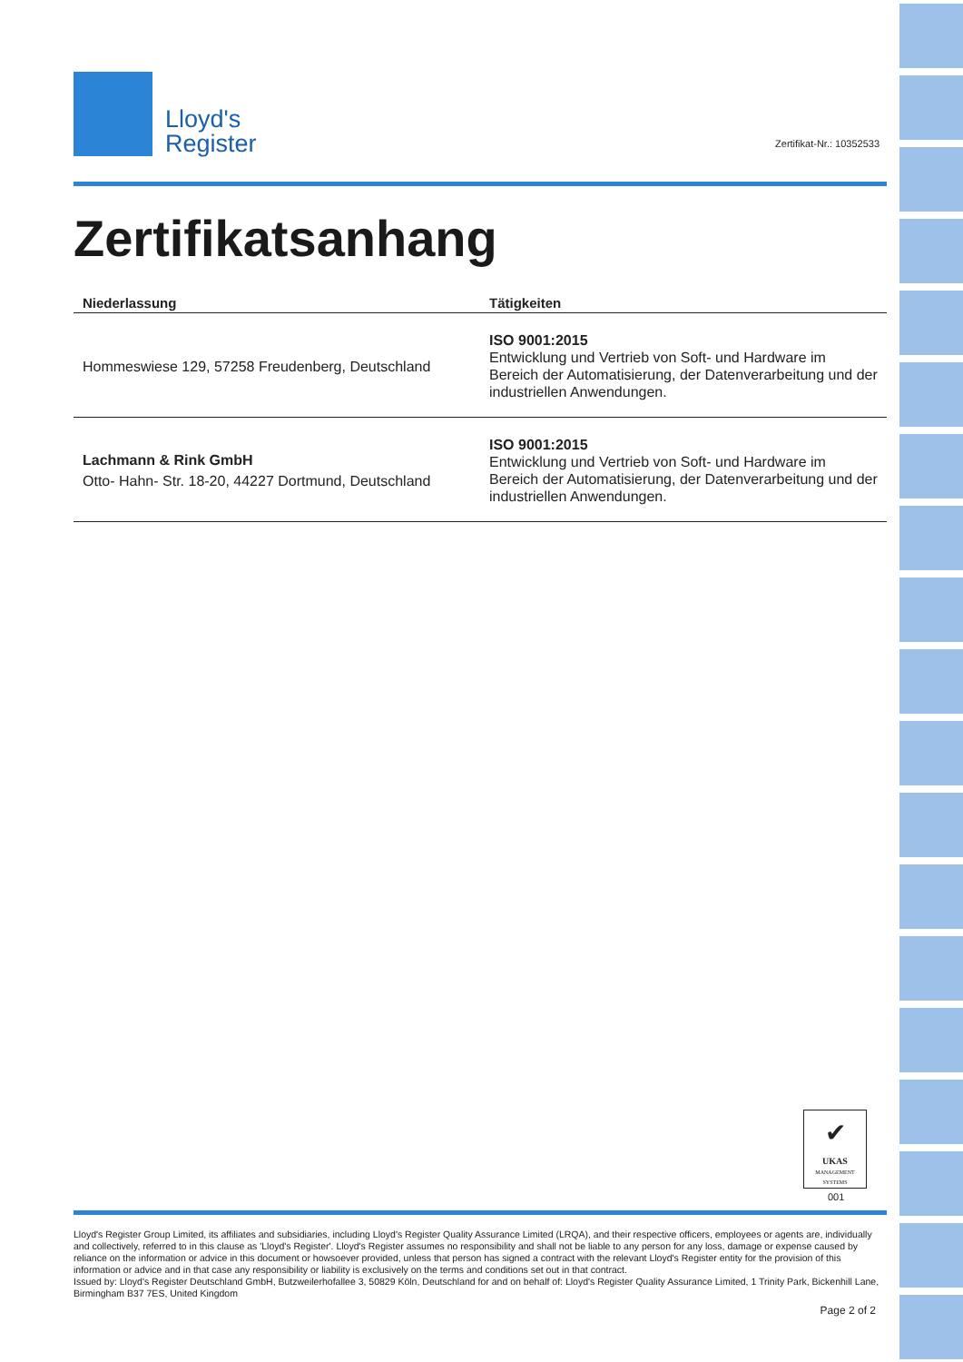Lloyd's
Register
Zertifikatsanhang
| Niederlassung | Tätigkeiten |
| --- | --- |
| Hommeswiese 129, 57258 Freudenberg, Deutschland | ISO 9001:2015 Entwicklung und Vertrieb von Soft- und Hardware im Bereich der Automatisierung, der Datenverarbeitung und der industriellen Anwendungen. |
| Lachmann & Rink GmbH Otto- Hahn- Str. 18-20, 44227 Dortmund, Deutschland | ISO 9001:2015 Entwicklung und Vertrieb von Soft- und Hardware im Bereich der Automatisierung, der Datenverarbeitung und der industriellen Anwendungen. |
Zertifikat-Nr.: 10352533
✔
UKAS
MANAGEMENT SYSTEMS
001
Lloyd's Register Group Limited, its affiliates and subsidiaries, including Lloyd's Register Quality Assurance Limited (LRQA), and their respective officers, employees or agents are, individually and collectively, referred to in this clause as 'Lloyd's Register'. Lloyd's Register assumes no responsibility and shall not be liable to any person for any loss, damage or expense caused by reliance on the information or advice in this document or howsoever provided, unless that person has signed a contract with the relevant Lloyd's Register entity for the provision of this information or advice and in that case any responsibility or liability is exclusively on the terms and conditions set out in that contract.
Issued by: Lloyd's Register Deutschland GmbH, Butzweilerhofallee 3, 50829 Köln, Deutschland for and on behalf of: Lloyd's Register Quality Assurance Limited, 1 Trinity Park, Bickenhill Lane, Birmingham B37 7ES, United Kingdom
Page 2 of 2